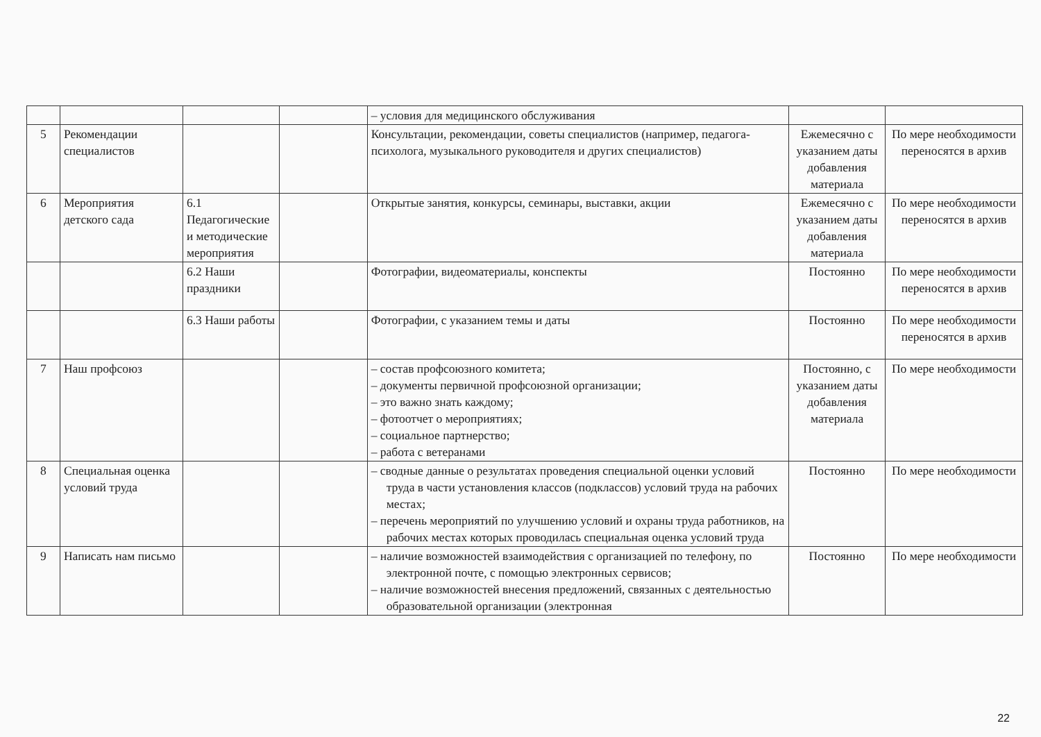| | | | | – условия для медицинского обслуживания | | |
| 5 | Рекомендации специалистов | | | Консультации, рекомендации, советы специалистов (например, педагога-психолога, музыкального руководителя и других специалистов) | Ежемесячно с указанием даты добавления материала | По мере необходимости переносятся в архив |
| 6 | Мероприятия детского сада | 6.1 Педагогические и методические мероприятия | | Открытые занятия, конкурсы, семинары, выставки, акции | Ежемесячно с указанием даты добавления материала | По мере необходимости переносятся в архив |
| | | 6.2 Наши праздники | | Фотографии, видеоматериалы, конспекты | Постоянно | По мере необходимости переносятся в архив |
| | | 6.3 Наши работы | | Фотографии, с указанием темы и даты | Постоянно | По мере необходимости переносятся в архив |
| 7 | Наш профсоюз | | | – состав профсоюзного комитета; – документы первичной профсоюзной организации; – это важно знать каждому; – фотоотчет о мероприятиях; – социальное партнерство; – работа с ветеранами | Постоянно, с указанием даты добавления материала | По мере необходимости |
| 8 | Специальная оценка условий труда | | | – сводные данные о результатах проведения специальной оценки условий труда в части установления классов (подклассов) условий труда на рабочих местах; – перечень мероприятий по улучшению условий и охраны труда работников, на рабочих местах которых проводилась специальная оценка условий труда | Постоянно | По мере необходимости |
| 9 | Написать нам письмо | | | – наличие возможностей взаимодействия с организацией по телефону, по электронной почте, с помощью электронных сервисов; – наличие возможностей внесения предложений, связанных с деятельностью образовательной организации (электронная | Постоянно | По мере необходимости |
22